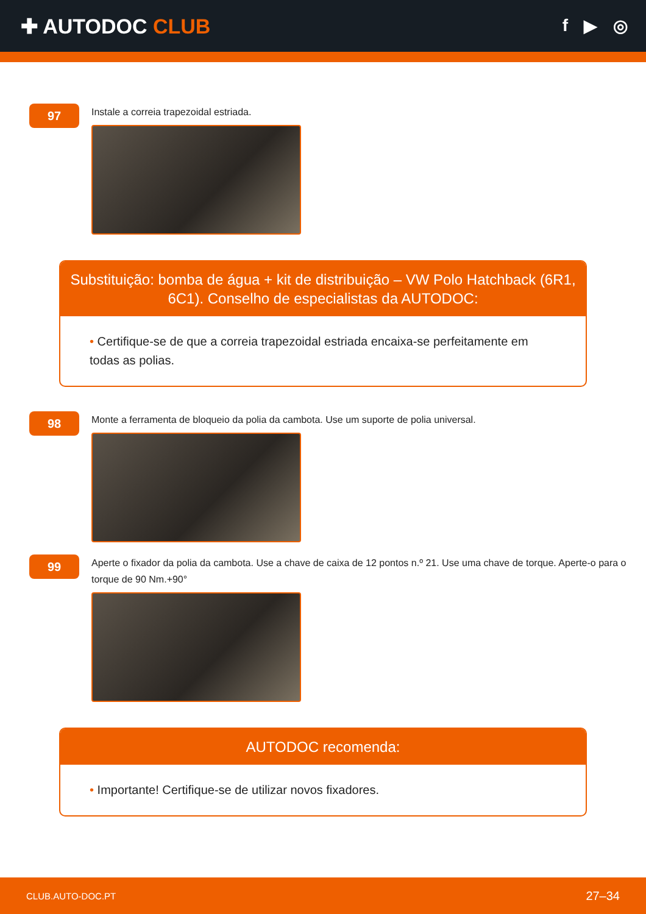✚ AUTODOC CLUB
f ▶ ◎
97
Instale a correia trapezoidal estriada.
Substituição: bomba de água + kit de distribuição – VW Polo Hatchback (6R1, 6C1). Conselho de especialistas da AUTODOC:
• Certifique-se de que a correia trapezoidal estriada encaixa-se perfeitamente em todas as polias.
98
Monte a ferramenta de bloqueio da polia da cambota. Use um suporte de polia universal.
99
Aperte o fixador da polia da cambota. Use a chave de caixa de 12 pontos n.º 21. Use uma chave de torque. Aperte-o para o torque de 90 Nm.+90°
AUTODOC recomenda:
• Importante! Certifique-se de utilizar novos fixadores.
CLUB.AUTO-DOC.PT 27–34